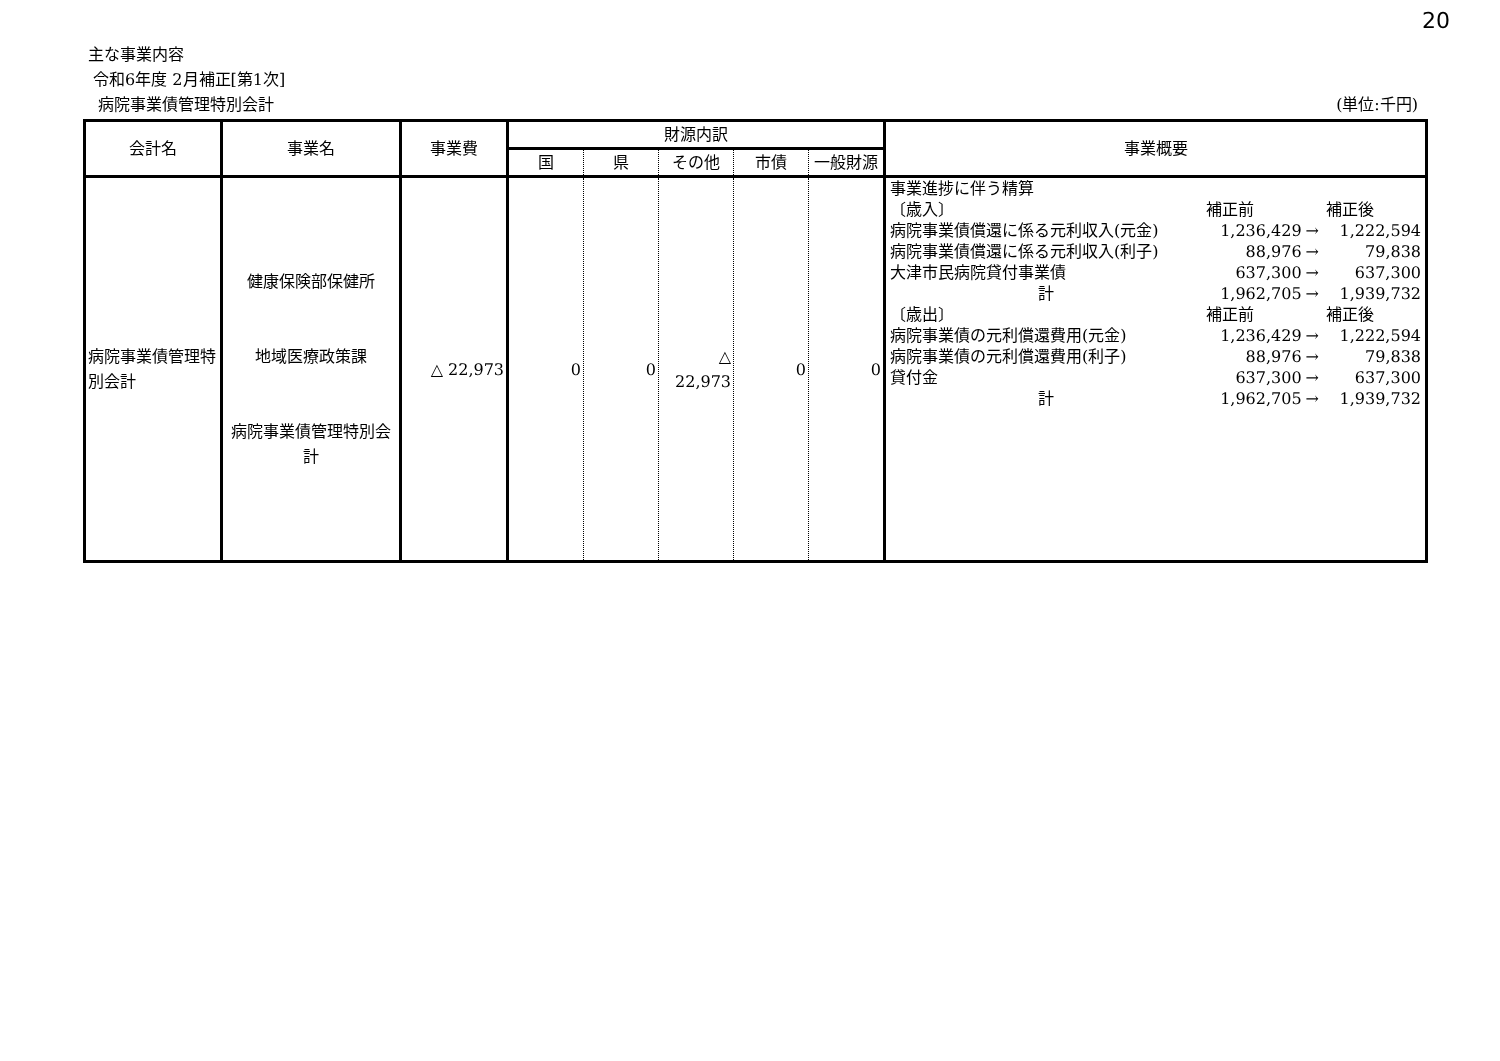20
主な事業内容
令和6年度 2月補正[第1次]
病院事業債管理特別会計 (単位:千円)
| 会計名 | 事業名 | 事業費 | 財源内訳 | | | | | 事業概要 |
| --- | --- | --- | --- | --- | --- | --- | --- | --- |
| | | | 国 | 県 | その他 | 市債 | 一般財源 | |
| 病院事業債管理特別会計 | 健康保険部保健所 地域医療政策課 病院事業債管理特別会計 | △ 22,973 | 0 | 0 | △ 22,973 | 0 | 0 | / 事業進捗に伴う精算 / / / / / 〔歳入〕 / 補正前 / / 補正後 / / 病院事業債償還に係る元利収入(元金) / 1,236,429 / → / 1,222,594 / / 病院事業債償還に係る元利収入(利子) / 88,976 / → / 79,838 / / 大津市民病院貸付事業債 / 637,300 / → / 637,300 / / 計 / 1,962,705 / → / 1,939,732 / / 〔歳出〕 / 補正前 / / 補正後 / / 病院事業債の元利償還費用(元金) / 1,236,429 / → / 1,222,594 / / 病院事業債の元利償還費用(利子) / 88,976 / → / 79,838 / / 貸付金 / 637,300 / → / 637,300 / / 計 / 1,962,705 / → / 1,939,732 / |